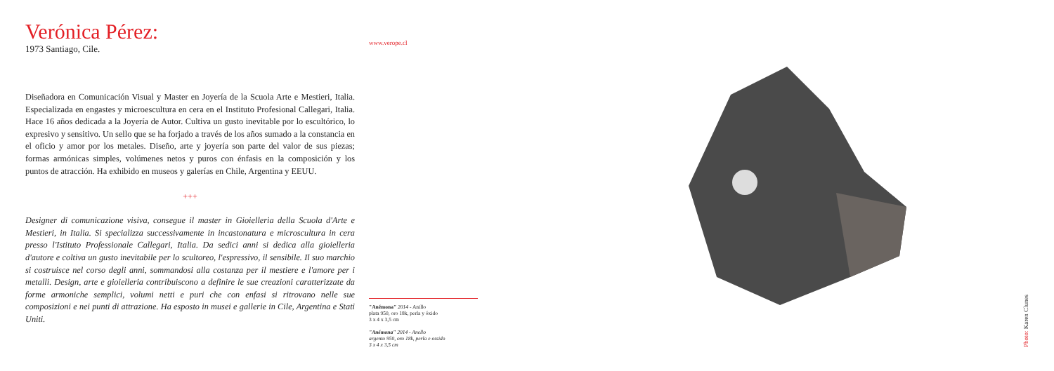Verónica Pérez:
1973 Santiago, Cile.
Diseñadora en Comunicación Visual y Master en Joyería de la Scuola Arte e Mestieri, Italia. Especializada en engastes y microescultura en cera en el Instituto Profesional Callegari, Italia. Hace 16 años dedicada a la Joyería de Autor. Cultiva un gusto inevitable por lo escultórico, lo expresivo y sensitivo. Un sello que se ha forjado a través de los años sumado a la constancia en el oficio y amor por los metales. Diseño, arte y joyería son parte del valor de sus piezas; formas armónicas simples, volúmenes netos y puros con énfasis en la composición y los puntos de atracción. Ha exhibido en museos y galerías en Chile, Argentina y EEUU.
+++
Designer di comunicazione visiva, consegue il master in Gioielleria della Scuola d'Arte e Mestieri, in Italia. Si specializza successivamente in incastonatura e microscultura in cera presso l'Istituto Professionale Callegari, Italia. Da sedici anni si dedica alla gioielleria d'autore e coltiva un gusto inevitabile per lo scultoreo, l'espressivo, il sensibile. Il suo marchio si costruisce nel corso degli anni, sommandosi alla costanza per il mestiere e l'amore per i metalli. Design, arte e gioielleria contribuiscono a definire le sue creazioni caratterizzate da forme armoniche semplici, volumi netti e puri che con enfasi si ritrovano nelle sue composizioni e nei punti di attrazione. Ha esposto in musei e gallerie in Cile, Argentina e Stati Uniti.
www.verope.cl
"Anémona" 2014 - Anillo
plata 950, oro 18k, perla y óxido
3 x 4 x 3,5 cm
"Anémona" 2014 - Anello
argento 950, oro 18k, perla e ossido
3 x 4 x 3,5 cm
Photo: Karen Clunes